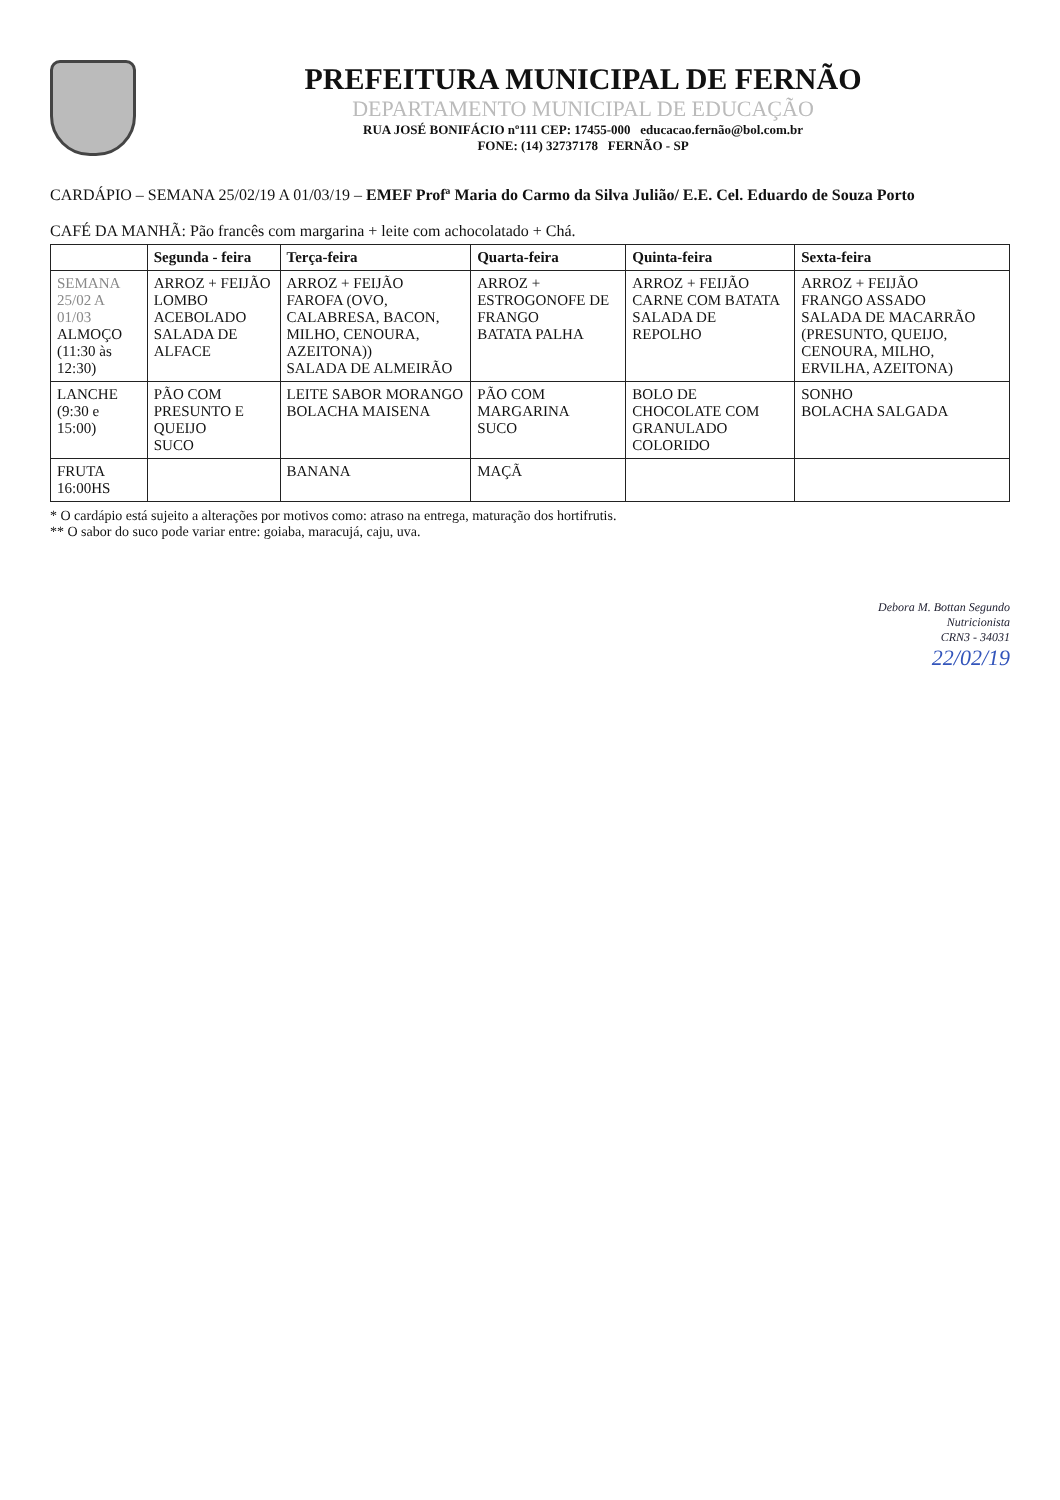PREFEITURA MUNICIPAL DE FERNÃO
DEPARTAMENTO MUNICIPAL DE EDUCAÇÃO
RUA JOSÉ BONIFÁCIO nº111 CEP: 17455-000 educacao.fernão@bol.com.br
FONE: (14) 32737178 FERNÃO - SP
CARDÁPIO – SEMANA 25/02/19 A 01/03/19 – EMEF Profª Maria do Carmo da Silva Julião/ E.E. Cel. Eduardo de Souza Porto
CAFÉ DA MANHÃ: Pão francês com margarina + leite com achocolatado + Chá.
| | Segunda - feira | Terça-feira | Quarta-feira | Quinta-feira | Sexta-feira |
| --- | --- | --- | --- | --- | --- |
| SEMANA 25/02 A 01/03 ALMOÇO (11:30 às 12:30) | ARROZ + FEIJÃO LOMBO ACEBOLADO SALADA DE ALFACE | ARROZ + FEIJÃO FAROFA (OVO, CALABRESA, BACON, MILHO, CENOURA, AZEITONA)) SALADA DE ALMEIRÃO | ARROZ + ESTROGONOFE DE FRANGO BATATA PALHA | ARROZ + FEIJÃO CARNE COM BATATA SALADA DE REPOLHO | ARROZ + FEIJÃO FRANGO ASSADO SALADA DE MACARRÃO (PRESUNTO, QUEIJO, CENOURA, MILHO, ERVILHA, AZEITONA) |
| LANCHE (9:30 e 15:00) | PÃO COM PRESUNTO E QUEIJO SUCO | LEITE SABOR MORANGO BOLACHA MAISENA | PÃO COM MARGARINA SUCO | BOLO DE CHOCOLATE COM GRANULADO COLORIDO | SONHO BOLACHA SALGADA |
| FRUTA 16:00HS | | BANANA | MAÇÃ | | |
* O cardápio está sujeito a alterações por motivos como: atraso na entrega, maturação dos hortifrutis.
** O sabor do suco pode variar entre: goiaba, maracujá, caju, uva.
Debora M. Bottan Segundo
Nutricionista
CRN3 - 34031
22/02/19